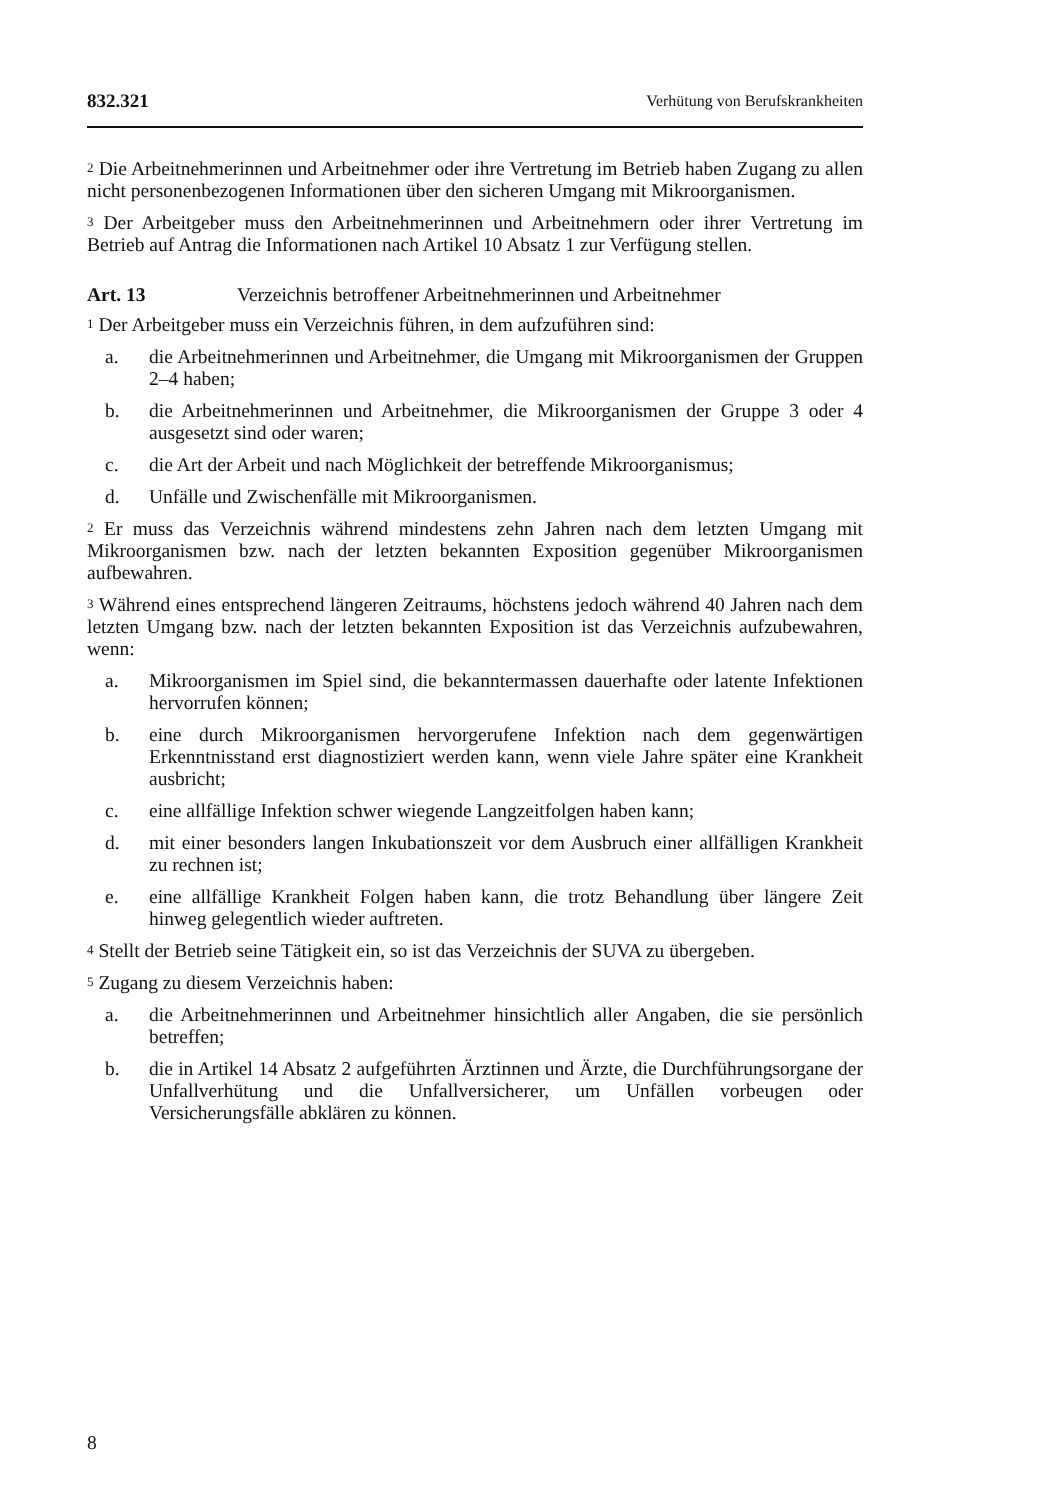832.321 Verhütung von Berufskrankheiten
<sup>2</sup> Die Arbeitnehmerinnen und Arbeitnehmer oder ihre Vertretung im Betrieb haben Zugang zu allen nicht personenbezogenen Informationen über den sicheren Umgang mit Mikroorganismen.
<sup>3</sup> Der Arbeitgeber muss den Arbeitnehmerinnen und Arbeitnehmern oder ihrer Vertretung im Betrieb auf Antrag die Informationen nach Artikel 10 Absatz 1 zur Verfügung stellen.
Art. 13 Verzeichnis betroffener Arbeitnehmerinnen und Arbeitnehmer
<sup>1</sup> Der Arbeitgeber muss ein Verzeichnis führen, in dem aufzuführen sind:
a. die Arbeitnehmerinnen und Arbeitnehmer, die Umgang mit Mikroorganismen der Gruppen 2–4 haben;
b. die Arbeitnehmerinnen und Arbeitnehmer, die Mikroorganismen der Gruppe 3 oder 4 ausgesetzt sind oder waren;
c. die Art der Arbeit und nach Möglichkeit der betreffende Mikroorganismus;
d. Unfälle und Zwischenfälle mit Mikroorganismen.
<sup>2</sup> Er muss das Verzeichnis während mindestens zehn Jahren nach dem letzten Umgang mit Mikroorganismen bzw. nach der letzten bekannten Exposition gegenüber Mikroorganismen aufbewahren.
<sup>3</sup> Während eines entsprechend längeren Zeitraums, höchstens jedoch während 40 Jahren nach dem letzten Umgang bzw. nach der letzten bekannten Exposition ist das Verzeichnis aufzubewahren, wenn:
a. Mikroorganismen im Spiel sind, die bekanntermassen dauerhafte oder latente Infektionen hervorrufen können;
b. eine durch Mikroorganismen hervorgerufene Infektion nach dem gegenwärtigen Erkenntnisstand erst diagnostiziert werden kann, wenn viele Jahre später eine Krankheit ausbricht;
c. eine allfällige Infektion schwer wiegende Langzeitfolgen haben kann;
d. mit einer besonders langen Inkubationszeit vor dem Ausbruch einer allfälligen Krankheit zu rechnen ist;
e. eine allfällige Krankheit Folgen haben kann, die trotz Behandlung über längere Zeit hinweg gelegentlich wieder auftreten.
<sup>4</sup> Stellt der Betrieb seine Tätigkeit ein, so ist das Verzeichnis der SUVA zu übergeben.
<sup>5</sup> Zugang zu diesem Verzeichnis haben:
a. die Arbeitnehmerinnen und Arbeitnehmer hinsichtlich aller Angaben, die sie persönlich betreffen;
b. die in Artikel 14 Absatz 2 aufgeführten Ärztinnen und Ärzte, die Durchführungsorgane der Unfallverhütung und die Unfallversicherer, um Unfällen vorbeugen oder Versicherungsfälle abklären zu können.
8